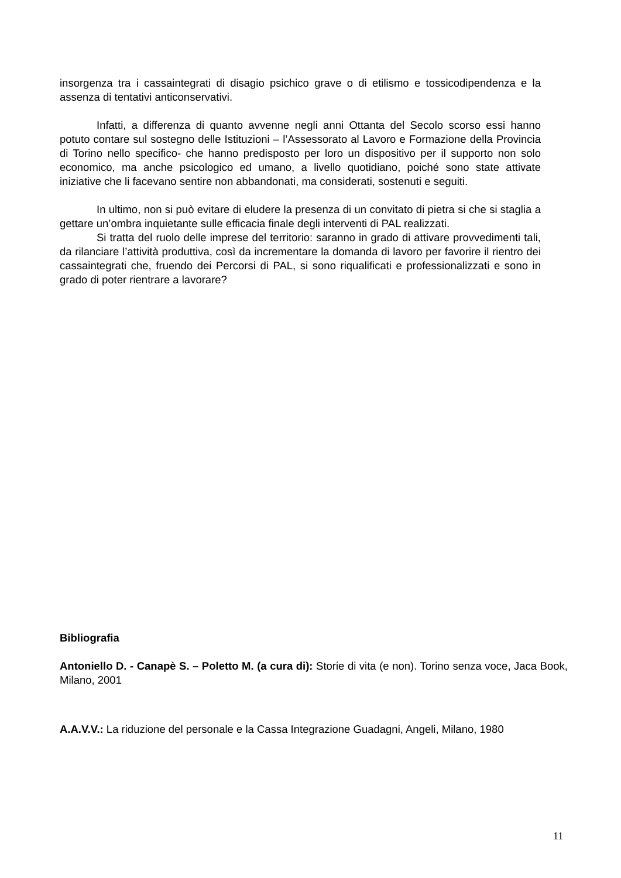insorgenza tra i cassaintegrati di disagio psichico grave o di etilismo e tossicodipendenza e la assenza di tentativi anticonservativi.
Infatti, a differenza di quanto avvenne negli anni Ottanta del Secolo scorso essi hanno potuto contare sul sostegno delle Istituzioni – l’Assessorato al Lavoro e Formazione della Provincia di Torino nello specifico- che hanno predisposto per loro un dispositivo per il supporto non solo economico, ma anche psicologico ed umano, a livello quotidiano, poiché sono state attivate iniziative che li facevano sentire non abbandonati, ma considerati, sostenuti e seguiti.
In ultimo, non si può evitare di eludere la presenza di un convitato di pietra si che si staglia a gettare un’ombra inquietante sulle efficacia finale degli interventi di PAL realizzati.
Si tratta del ruolo delle imprese del territorio: saranno in grado di attivare provvedimenti tali, da rilanciare l’attività produttiva, così da incrementare la domanda di lavoro per favorire il rientro dei cassaintegrati che, fruendo dei Percorsi di PAL, si sono riqualificati e professionalizzati e sono in grado di poter rientrare a lavorare?
Bibliografia
Antoniello D. - Canapè S. – Poletto M. (a cura di): Storie di vita (e non). Torino senza voce, Jaca Book, Milano, 2001
A.A.V.V.: La riduzione del personale e la Cassa Integrazione Guadagni, Angeli, Milano, 1980
11